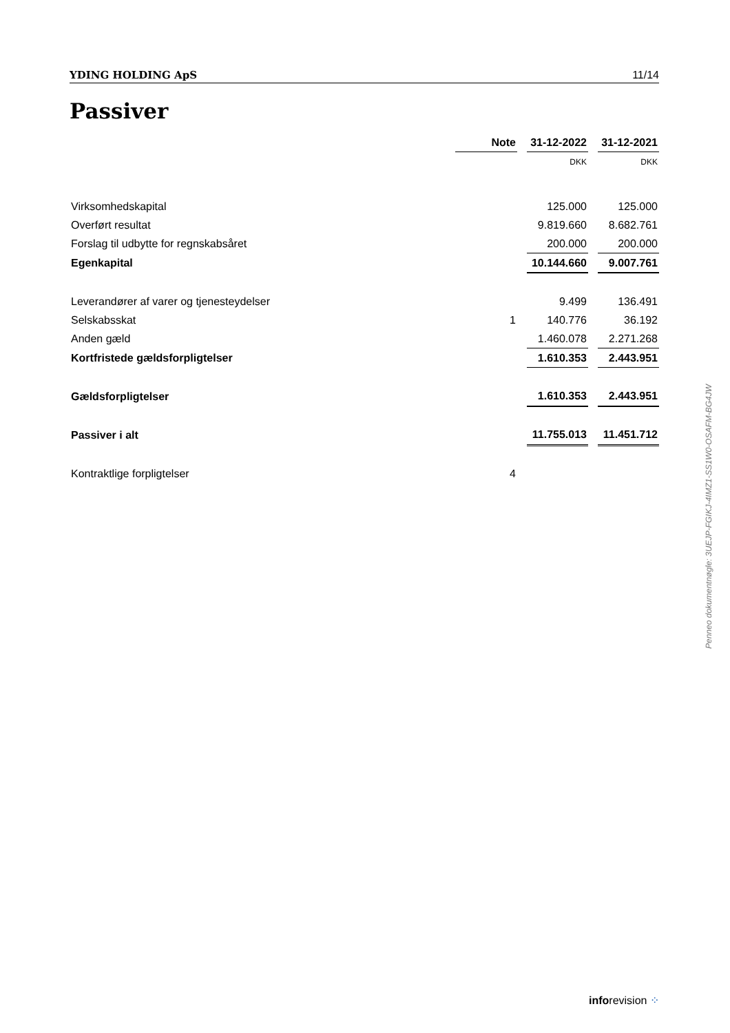YDING HOLDING ApS 11/14
Passiver
| | Note | | 31-12-2022 | | 31-12-2021 |
| | | | DKK | | DKK |
| Virksomhedskapital | | | 125.000 | | 125.000 |
| Overført resultat | | | 9.819.660 | | 8.682.761 |
| Forslag til udbytte for regnskabsåret | | | 200.000 | | 200.000 |
| Egenkapital | | | 10.144.660 | | 9.007.761 |
| Leverandører af varer og tjenesteydelser | | | 9.499 | | 136.491 |
| Selskabsskat | 1 | | 140.776 | | 36.192 |
| Anden gæld | | | 1.460.078 | | 2.271.268 |
| Kortfristede gældsforpligtelser | | | 1.610.353 | | 2.443.951 |
| Gældsforpligtelser | | | 1.610.353 | | 2.443.951 |
| Passiver i alt | | | 11.755.013 | | 11.451.712 |
| Kontraktlige forpligtelser | 4 | | | | |
Penneo dokumentnøgle: 3UEJP-FGIKJ-4IMZ1-SS1W0-OSAFM-BG4JW
inforevision ⁘